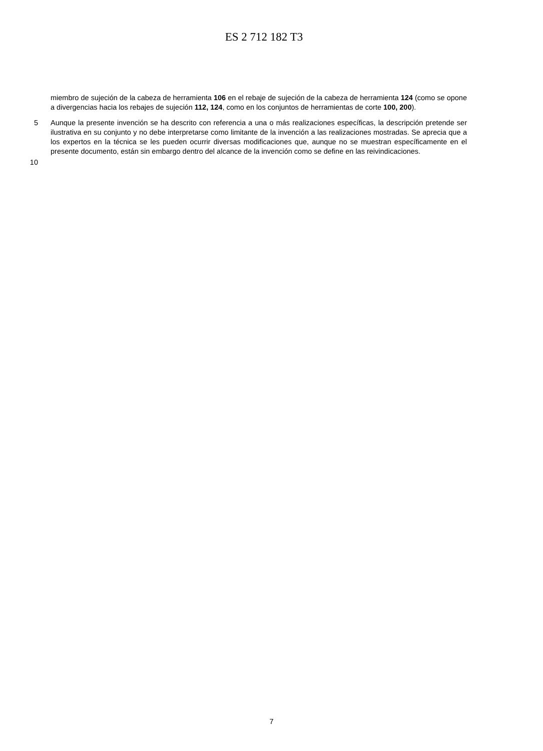ES 2 712 182 T3
miembro de sujeción de la cabeza de herramienta 106 en el rebaje de sujeción de la cabeza de herramienta 124 (como se opone a divergencias hacia los rebajes de sujeción 112, 124, como en los conjuntos de herramientas de corte 100, 200).
5 Aunque la presente invención se ha descrito con referencia a una o más realizaciones específicas, la descripción pretende ser ilustrativa en su conjunto y no debe interpretarse como limitante de la invención a las realizaciones mostradas. Se aprecia que a los expertos en la técnica se les pueden ocurrir diversas modificaciones que, aunque no se muestran específicamente en el presente documento, están sin embargo dentro del alcance de la invención como se define en las reivindicaciones.
10
7